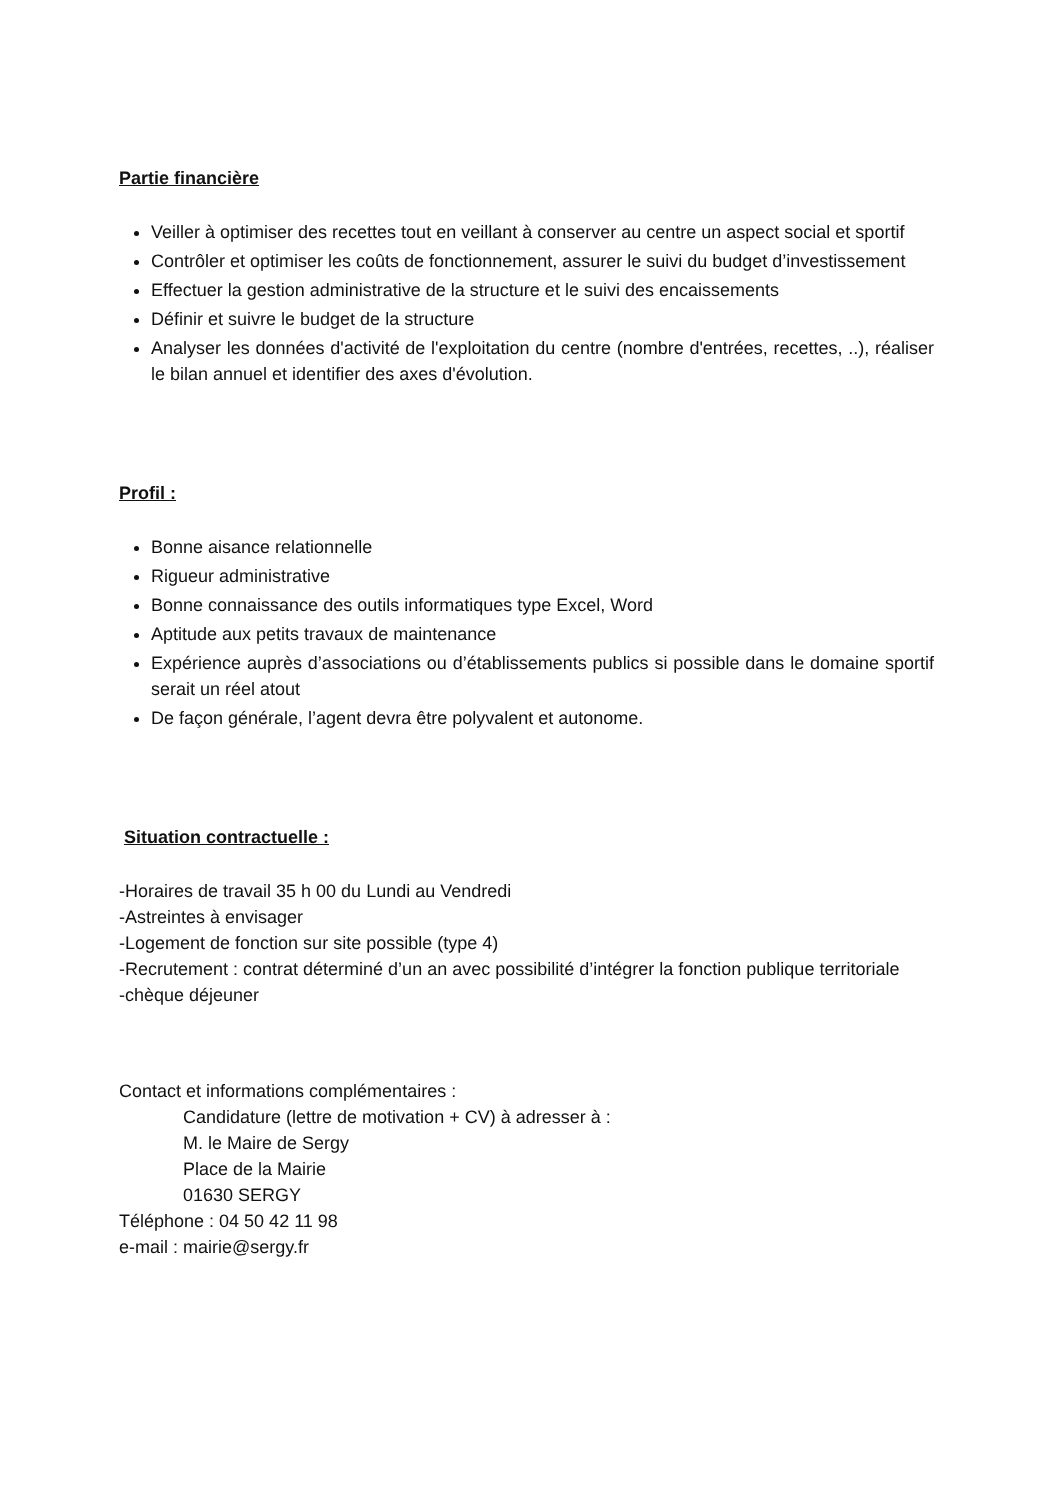Partie financière
Veiller à optimiser des recettes tout en veillant à conserver au centre un aspect social et sportif
Contrôler et optimiser les coûts de fonctionnement, assurer le suivi du budget d’investissement
Effectuer la gestion administrative de la structure et le suivi des encaissements
Définir et suivre le budget de la structure
Analyser les données d'activité de l'exploitation du centre (nombre d'entrées, recettes, ..), réaliser le bilan annuel et identifier des axes d'évolution.
Profil :
Bonne aisance relationnelle
Rigueur administrative
Bonne connaissance des outils informatiques type Excel, Word
Aptitude aux petits travaux de maintenance
Expérience auprès d’associations ou d’établissements publics si possible dans le domaine sportif serait un réel atout
De façon générale, l’agent devra être polyvalent et autonome.
Situation contractuelle :
-Horaires de travail 35 h 00 du Lundi au Vendredi
-Astreintes à envisager
-Logement de fonction sur site possible (type 4)
-Recrutement : contrat déterminé d’un an avec possibilité d’intégrer la fonction publique territoriale
-chèque déjeuner
Contact et informations complémentaires :
Candidature (lettre de motivation + CV) à adresser à :
M. le Maire de Sergy
Place de la Mairie
01630 SERGY
Téléphone : 04 50 42 11 98
e-mail : mairie@sergy.fr